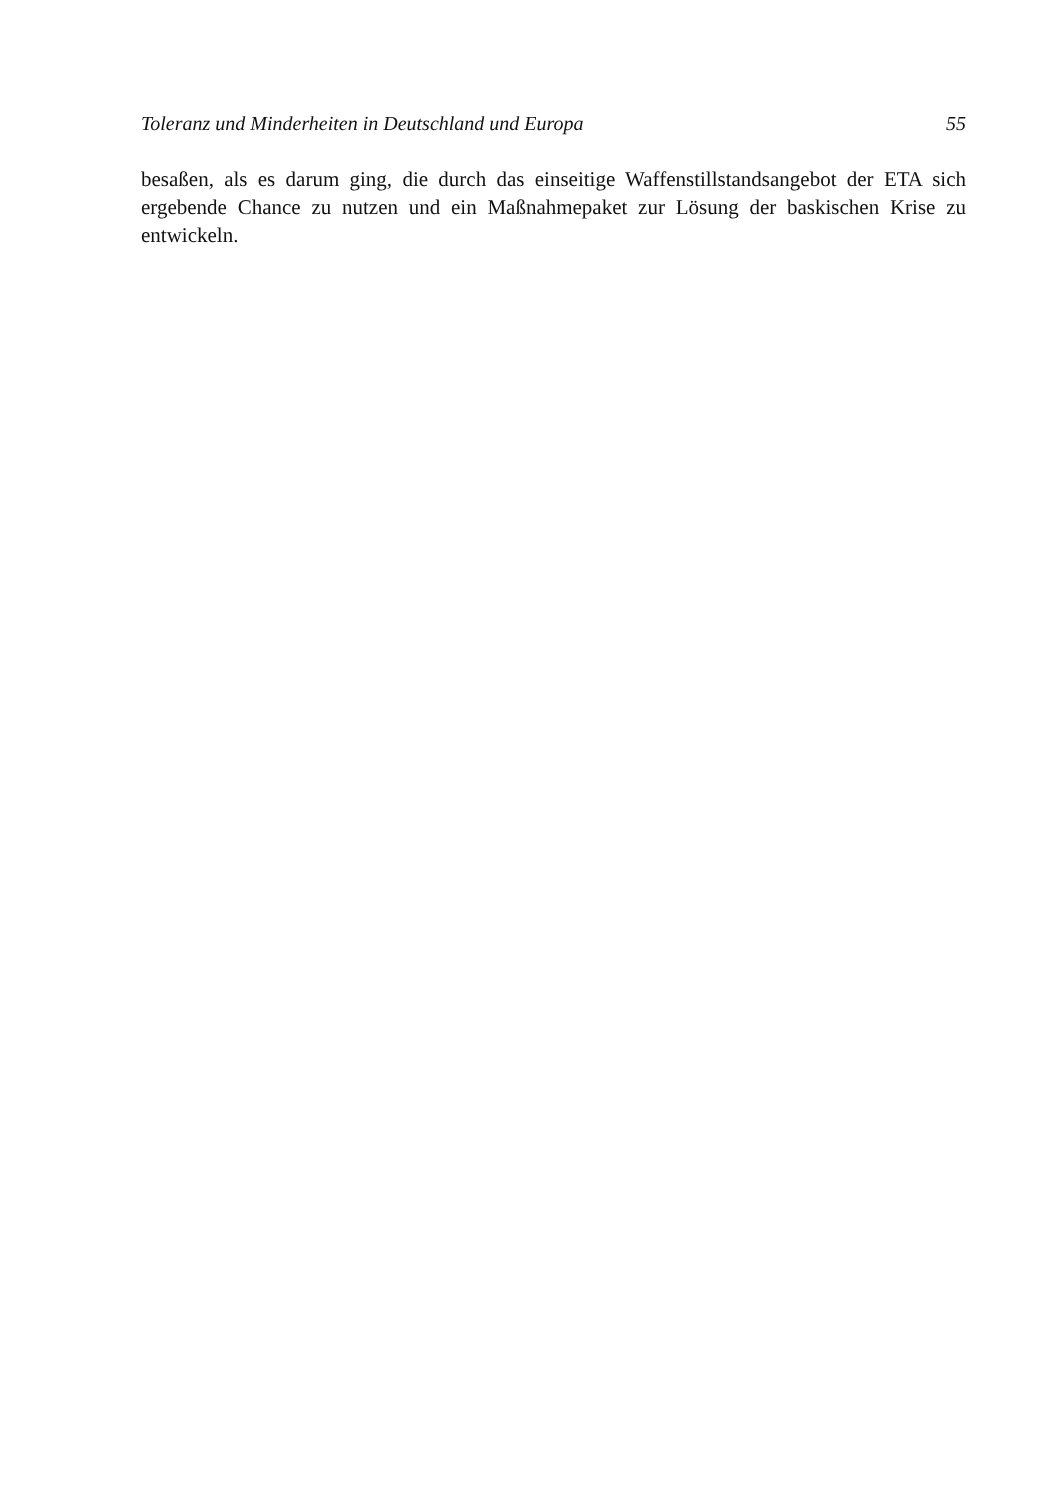Toleranz und Minderheiten in Deutschland und Europa 55
besaßen, als es darum ging, die durch das einseitige Waffenstillstandsangebot der ETA sich ergebende Chance zu nutzen und ein Maßnahmepaket zur Lösung der baskischen Krise zu entwickeln.